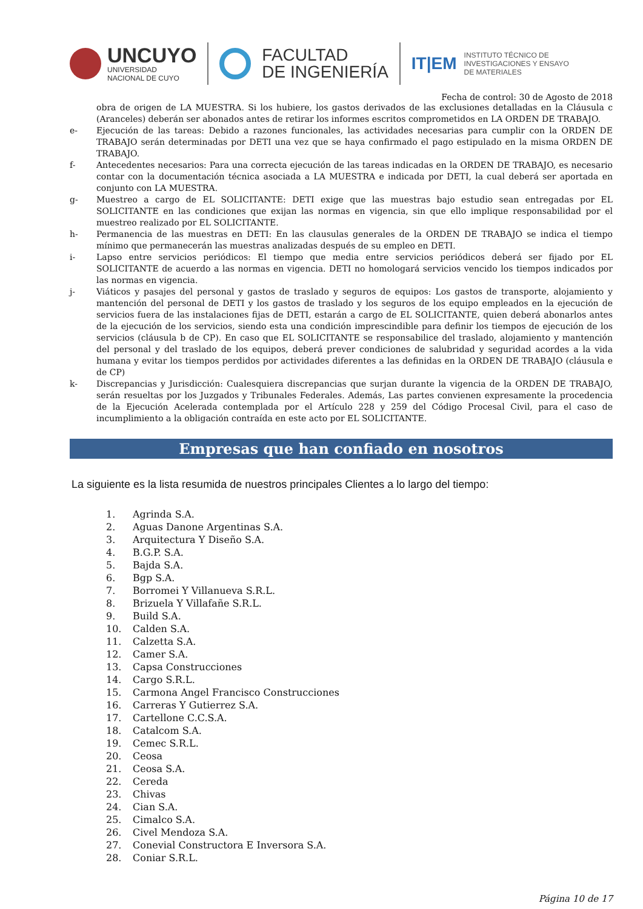UNCUYO
UNIVERSIDAD
NACIONAL DE CUYO
FACULTAD
DE INGENIERÍA
IT|EM
INSTITUTO TÉCNICO DE
INVESTIGACIONES Y ENSAYO
DE MATERIALES
Fecha de control: 30 de Agosto de 2018
obra de origen de LA MUESTRA. Si los hubiere, los gastos derivados de las exclusiones detalladas en la Cláusula c (Aranceles) deberán ser abonados antes de retirar los informes escritos comprometidos en LA ORDEN DE TRABAJO.
e- Ejecución de las tareas: Debido a razones funcionales, las actividades necesarias para cumplir con la ORDEN DE TRABAJO serán determinadas por DETI una vez que se haya confirmado el pago estipulado en la misma ORDEN DE TRABAJO.
f- Antecedentes necesarios: Para una correcta ejecución de las tareas indicadas en la ORDEN DE TRABAJO, es necesario contar con la documentación técnica asociada a LA MUESTRA e indicada por DETI, la cual deberá ser aportada en conjunto con LA MUESTRA.
g- Muestreo a cargo de EL SOLICITANTE: DETI exige que las muestras bajo estudio sean entregadas por EL SOLICITANTE en las condiciones que exijan las normas en vigencia, sin que ello implique responsabilidad por el muestreo realizado por EL SOLICITANTE.
h- Permanencia de las muestras en DETI: En las clausulas generales de la ORDEN DE TRABAJO se indica el tiempo mínimo que permanecerán las muestras analizadas después de su empleo en DETI.
i- Lapso entre servicios periódicos: El tiempo que media entre servicios periódicos deberá ser fijado por EL SOLICITANTE de acuerdo a las normas en vigencia. DETI no homologará servicios vencido los tiempos indicados por las normas en vigencia.
j- Viáticos y pasajes del personal y gastos de traslado y seguros de equipos: Los gastos de transporte, alojamiento y mantención del personal de DETI y los gastos de traslado y los seguros de los equipo empleados en la ejecución de servicios fuera de las instalaciones fijas de DETI, estarán a cargo de EL SOLICITANTE, quien deberá abonarlos antes de la ejecución de los servicios, siendo esta una condición imprescindible para definir los tiempos de ejecución de los servicios (cláusula b de CP). En caso que EL SOLICITANTE se responsabilice del traslado, alojamiento y mantención del personal y del traslado de los equipos, deberá prever condiciones de salubridad y seguridad acordes a la vida humana y evitar los tiempos perdidos por actividades diferentes a las definidas en la ORDEN DE TRABAJO (cláusula e de CP)
k- Discrepancias y Jurisdicción: Cualesquiera discrepancias que surjan durante la vigencia de la ORDEN DE TRABAJO, serán resueltas por los Juzgados y Tribunales Federales. Además, Las partes convienen expresamente la procedencia de la Ejecución Acelerada contemplada por el Artículo 228 y 259 del Código Procesal Civil, para el caso de incumplimiento a la obligación contraída en este acto por EL SOLICITANTE.
Empresas que han confiado en nosotros
La siguiente es la lista resumida de nuestros principales Clientes a lo largo del tiempo:
1. Agrinda S.A.
2. Aguas Danone Argentinas S.A.
3. Arquitectura Y Diseño S.A.
4. B.G.P. S.A.
5. Bajda S.A.
6. Bgp S.A.
7. Borromei Y Villanueva S.R.L.
8. Brizuela Y Villafañe S.R.L.
9. Build S.A.
10. Calden S.A.
11. Calzetta S.A.
12. Camer S.A.
13. Capsa Construcciones
14. Cargo S.R.L.
15. Carmona Angel Francisco Construcciones
16. Carreras Y Gutierrez S.A.
17. Cartellone C.C.S.A.
18. Catalcom S.A.
19. Cemec S.R.L.
20. Ceosa
21. Ceosa S.A.
22. Cereda
23. Chivas
24. Cian S.A.
25. Cimalco S.A.
26. Civel Mendoza S.A.
27. Conevial Constructora E Inversora S.A.
28. Coniar S.R.L.
Página 10 de 17